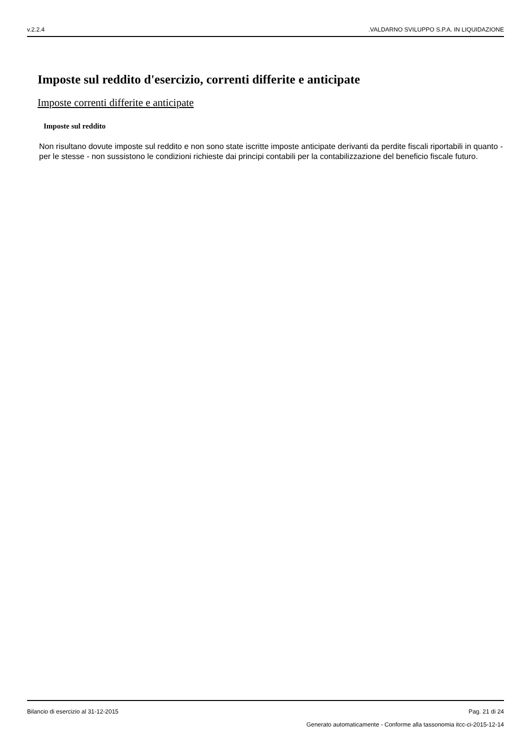v.2.2.4.VALDARNO SVILUPPO S.P.A. IN LIQUIDAZIONE
Imposte sul reddito d'esercizio, correnti differite e anticipate
Imposte correnti differite e anticipate
Imposte sul reddito
Non risultano dovute imposte sul reddito e non sono state iscritte imposte anticipate derivanti da perdite fiscali riportabili in quanto - per le stesse - non sussistono le condizioni richieste dai principi contabili per la contabilizzazione del beneficio fiscale futuro.
Bilancio di esercizio al 31-12-2015 Pag. 21 di 24
Generato automaticamente - Conforme alla tassonomia itcc-ci-2015-12-14